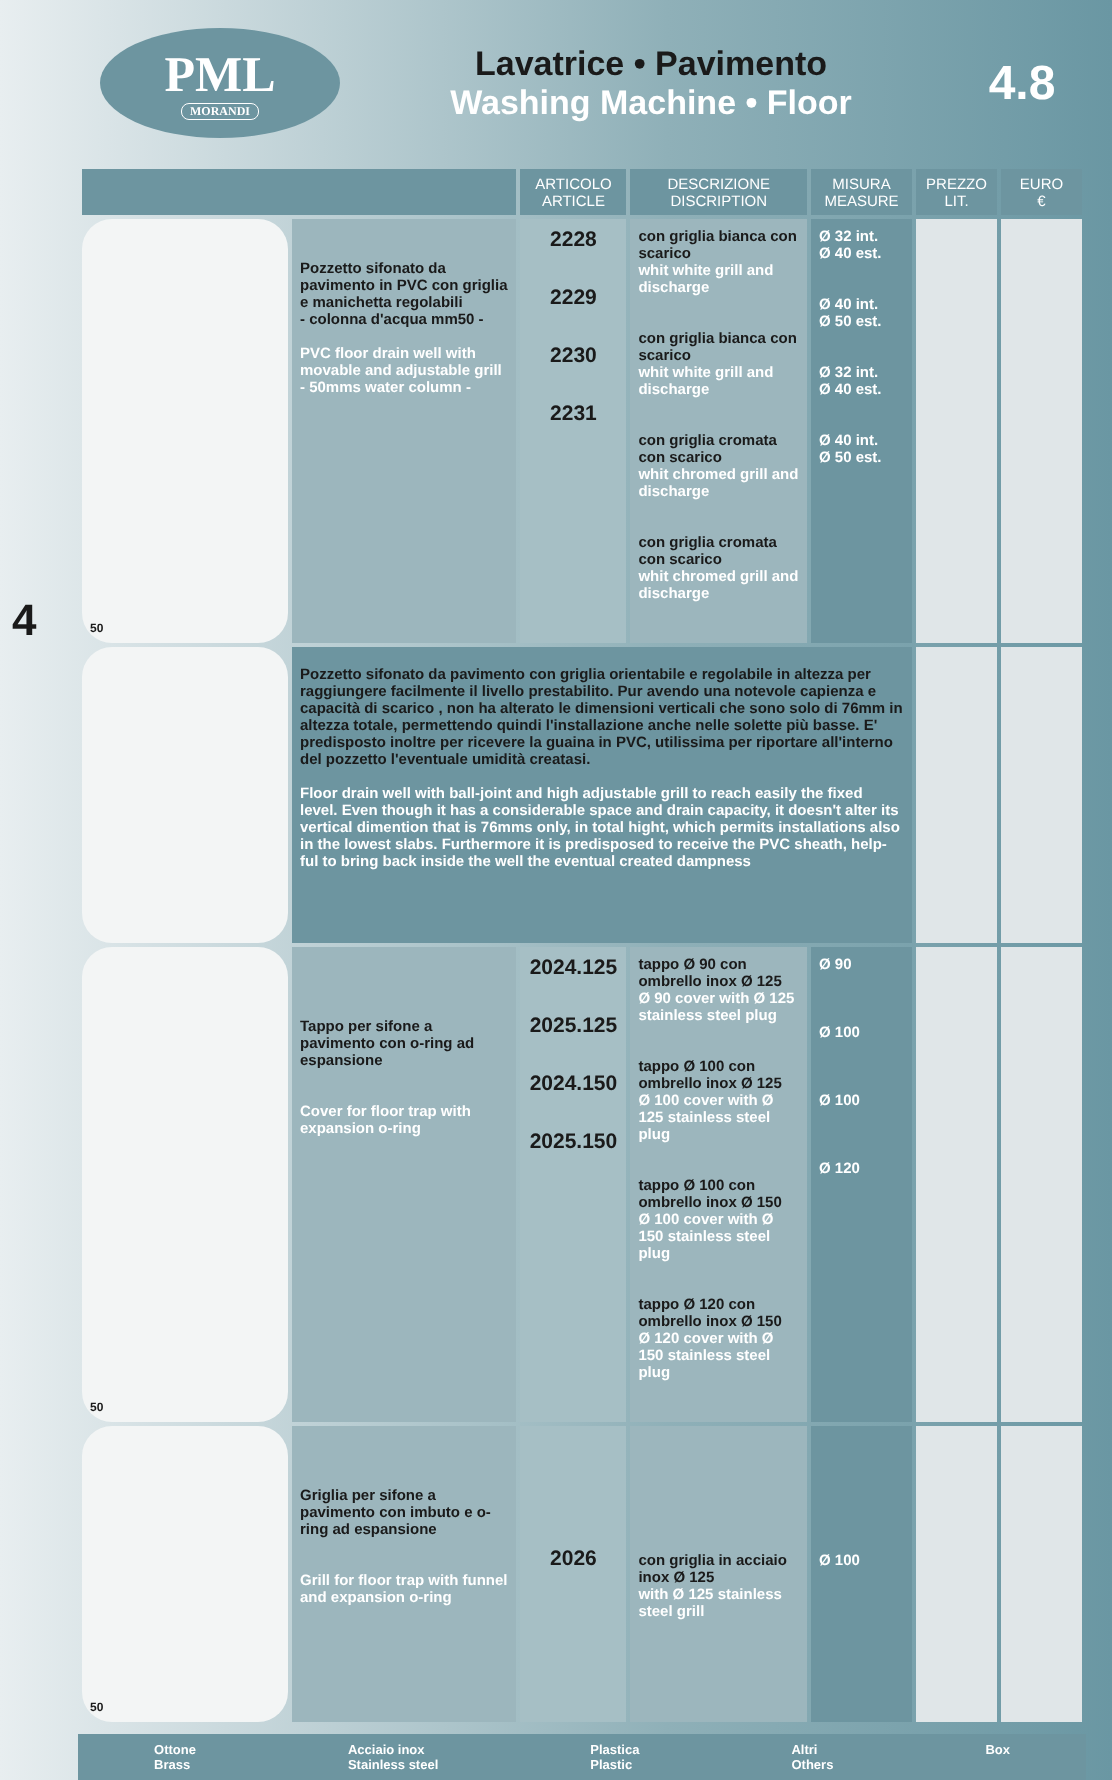PML
MORANDI
Lavatrice • Pavimento
Washing Machine • Floor
4.8
4
| | | ARTICOLO ARTICLE | DESCRIZIONE DISCRIPTION | MISURA MEASURE | PREZZO LIT. | EURO € |
| --- | --- | --- | --- | --- | --- | --- |
| 50 | Pozzetto sifonato da pavimento in PVC con griglia e manichetta regolabili - colonna d'acqua mm50 - PVC floor drain well with movable and adjustable grill - 50mms water column - | 2228 2229 2230 2231 | con griglia bianca con scarico whit white grill and discharge con griglia bianca con scarico whit white grill and discharge con griglia cromata con scarico whit chromed grill and discharge con griglia cromata con scarico whit chromed grill and discharge | Ø 32 int. Ø 40 est. Ø 40 int. Ø 50 est. Ø 32 int. Ø 40 est. Ø 40 int. Ø 50 est. | | |
| | Pozzetto sifonato da pavimento con griglia orientabile e regolabile in altezza per raggiungere facilmente il livello prestabilito. Pur avendo una notevole capienza e capacità di scarico , non ha alterato le dimensioni verticali che sono solo di 76mm in altezza totale, permettendo quindi l'installazione anche nelle solette più basse. E' predisposto inoltre per ricevere la guaina in PVC, utilissima per riportare all'interno del pozzetto l'eventuale umidità creatasi. Floor drain well with ball-joint and high adjustable grill to reach easily the fixed level. Even though it has a considerable space and drain capacity, it doesn't alter its vertical dimention that is 76mms only, in total hight, which permits installations also in the lowest slabs. Furthermore it is predisposed to receive the PVC sheath, help-ful to bring back inside the well the eventual created dampness | | | | | |
| 50 | Tappo per sifone a pavimento con o-ring ad espansione Cover for floor trap with expansion o-ring | 2024.125 2025.125 2024.150 2025.150 | tappo Ø 90 con ombrello inox Ø 125 Ø 90 cover with Ø 125 stainless steel plug tappo Ø 100 con ombrello inox Ø 125 Ø 100 cover with Ø 125 stainless steel plug tappo Ø 100 con ombrello inox Ø 150 Ø 100 cover with Ø 150 stainless steel plug tappo Ø 120 con ombrello inox Ø 150 Ø 120 cover with Ø 150 stainless steel plug | Ø 90 Ø 100 Ø 100 Ø 120 | | |
| 50 | Griglia per sifone a pavimento con imbuto e o-ring ad espansione Grill for floor trap with funnel and expansion o-ring | 2026 | con griglia in acciaio inox Ø 125 with Ø 125 stainless steel grill | Ø 100 | | |
Ottone
Brass Acciaio inox
Stainless steel Plastica
Plastic Altri
Others Box